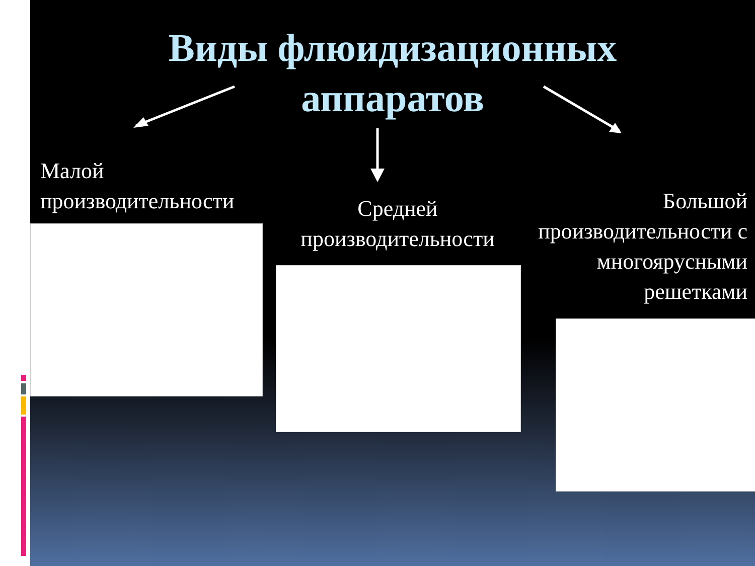Виды флюидизационных
аппаратов
Малой
производительности
Средней
производительности
Большой
производительности с
многоярусными
решетками